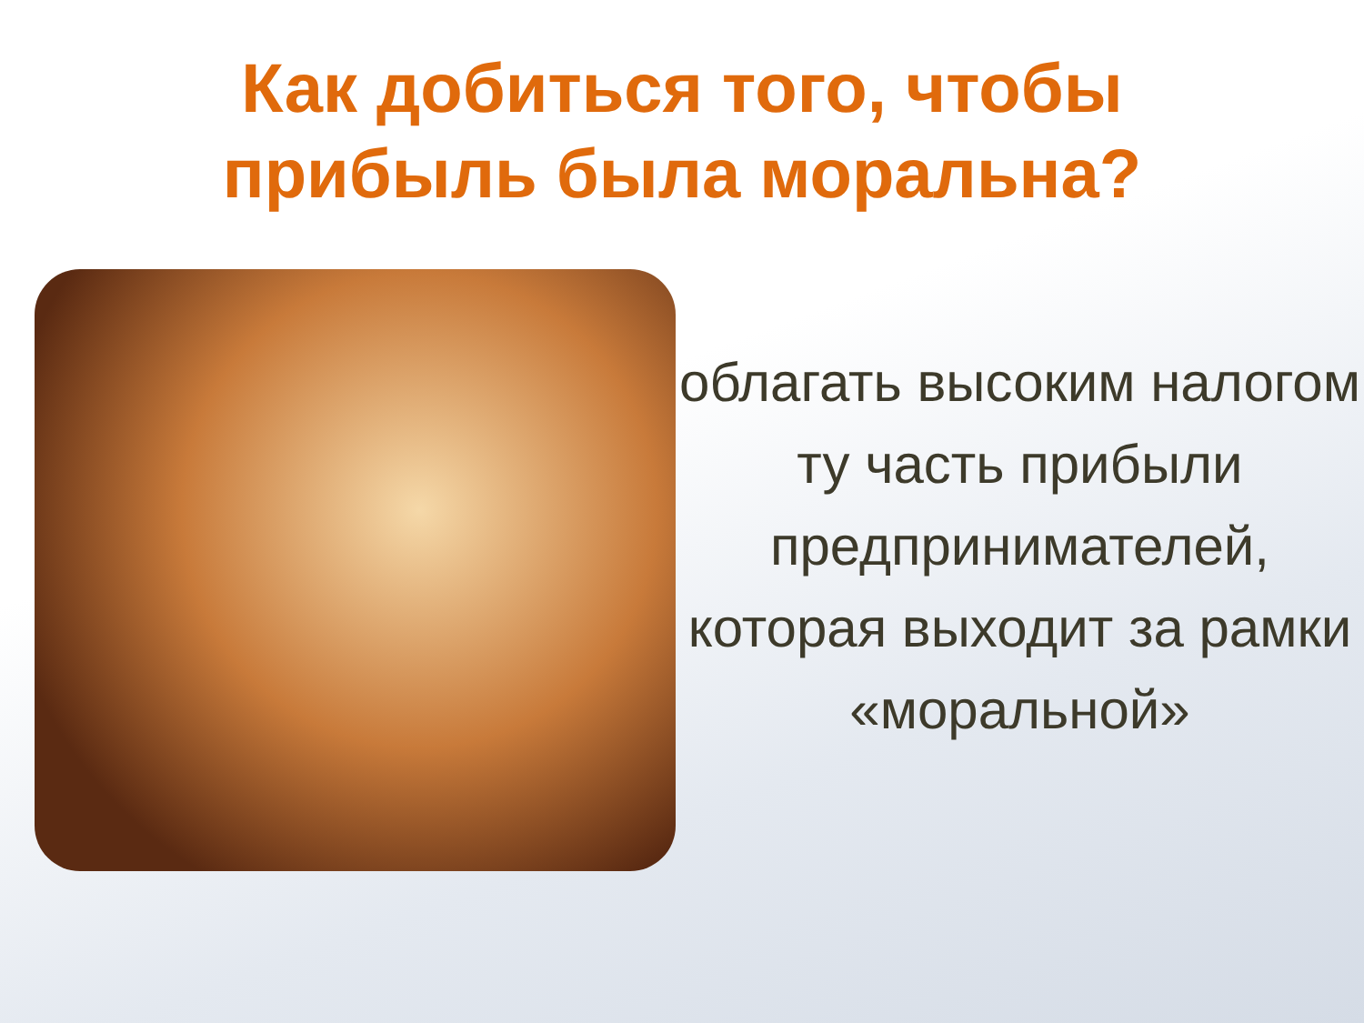Как добиться того, чтобы
прибыль была моральна?
облагать высоким налогом ту часть прибыли предпринимателей, которая выходит за рамки «моральной»